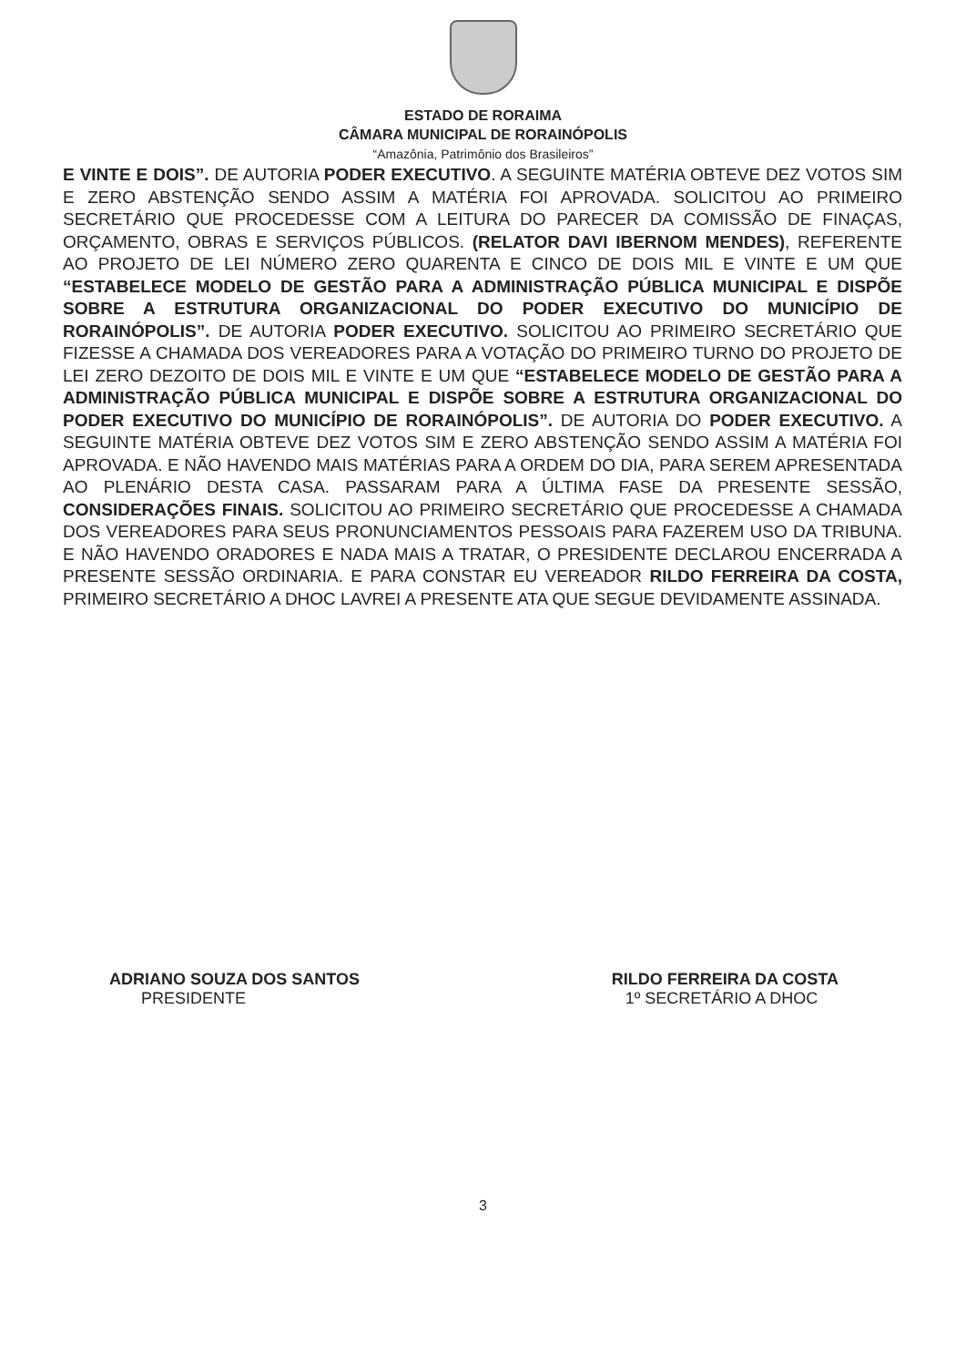ESTADO DE RORAIMA
CÂMARA MUNICIPAL DE RORAINÓPOLIS
“Amazônia, Patrimônio dos Brasileiros”
E VINTE E DOIS”. DE AUTORIA PODER EXECUTIVO. A SEGUINTE MATÉRIA OBTEVE DEZ VOTOS SIM E ZERO ABSTENÇÃO SENDO ASSIM A MATÉRIA FOI APROVADA. SOLICITOU AO PRIMEIRO SECRETÁRIO QUE PROCEDESSE COM A LEITURA DO PARECER DA COMISSÃO DE FINAÇAS, ORÇAMENTO, OBRAS E SERVIÇOS PÚBLICOS. (RELATOR DAVI IBERNOM MENDES), REFERENTE AO PROJETO DE LEI NÚMERO ZERO QUARENTA E CINCO DE DOIS MIL E VINTE E UM QUE “ESTABELECE MODELO DE GESTÃO PARA A ADMINISTRAÇÃO PÚBLICA MUNICIPAL E DISPÕE SOBRE A ESTRUTURA ORGANIZACIONAL DO PODER EXECUTIVO DO MUNICÍPIO DE RORAINÓPOLIS”. DE AUTORIA PODER EXECUTIVO. SOLICITOU AO PRIMEIRO SECRETÁRIO QUE FIZESSE A CHAMADA DOS VEREADORES PARA A VOTAÇÃO DO PRIMEIRO TURNO DO PROJETO DE LEI ZERO DEZOITO DE DOIS MIL E VINTE E UM QUE “ESTABELECE MODELO DE GESTÃO PARA A ADMINISTRAÇÃO PÚBLICA MUNICIPAL E DISPÕE SOBRE A ESTRUTURA ORGANIZACIONAL DO PODER EXECUTIVO DO MUNICÍPIO DE RORAINÓPOLIS”. DE AUTORIA DO PODER EXECUTIVO. A SEGUINTE MATÉRIA OBTEVE DEZ VOTOS SIM E ZERO ABSTENÇÃO SENDO ASSIM A MATÉRIA FOI APROVADA. E NÃO HAVENDO MAIS MATÉRIAS PARA A ORDEM DO DIA, PARA SEREM APRESENTADA AO PLENÁRIO DESTA CASA. PASSARAM PARA A ÚLTIMA FASE DA PRESENTE SESSÃO, CONSIDERAÇÕES FINAIS. SOLICITOU AO PRIMEIRO SECRETÁRIO QUE PROCEDESSE A CHAMADA DOS VEREADORES PARA SEUS PRONUNCIAMENTOS PESSOAIS PARA FAZEREM USO DA TRIBUNA. E NÃO HAVENDO ORADORES E NADA MAIS A TRATAR, O PRESIDENTE DECLAROU ENCERRADA A PRESENTE SESSÃO ORDINARIA. E PARA CONSTAR EU VEREADOR RILDO FERREIRA DA COSTA, PRIMEIRO SECRETÁRIO A DHOC LAVREI A PRESENTE ATA QUE SEGUE DEVIDAMENTE ASSINADA.
ADRIANO SOUZA DOS SANTOS
PRESIDENTE
RILDO FERREIRA DA COSTA
1º SECRETÁRIO A DHOC
3